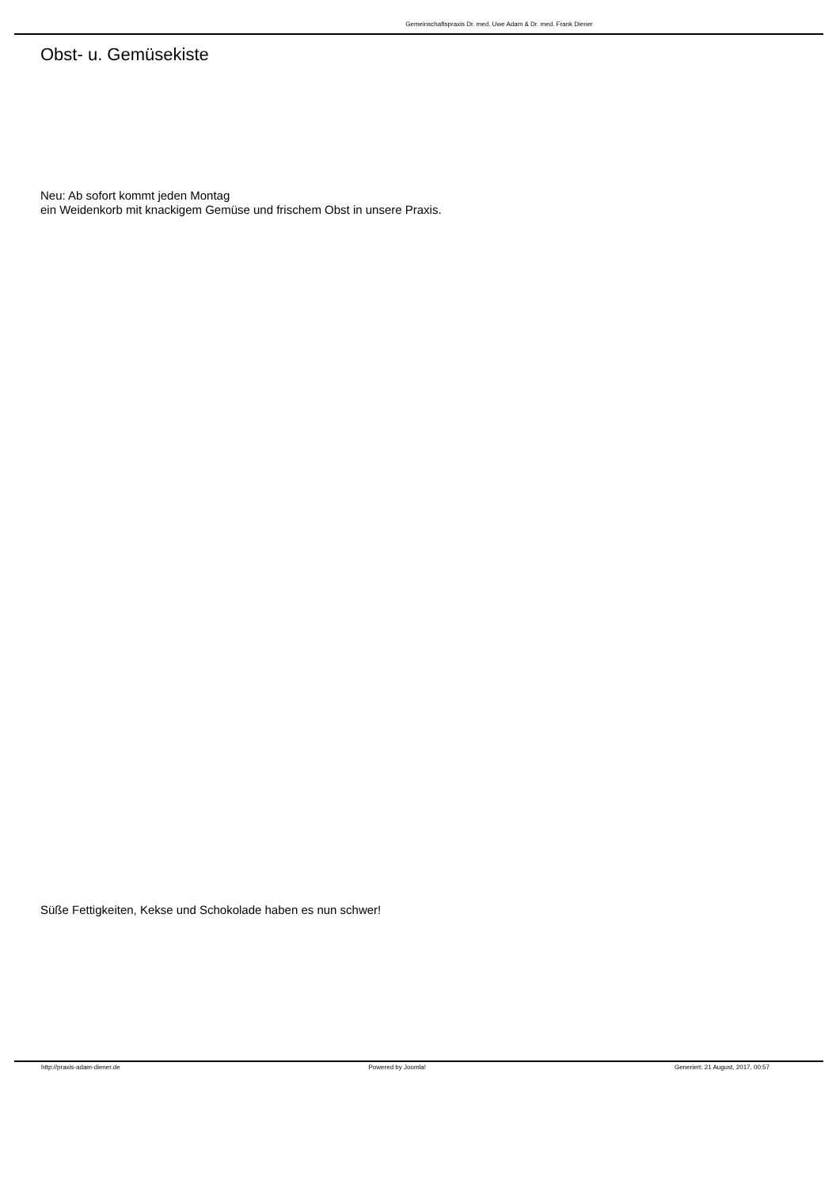Gemeinschaftspraxis Dr. med. Uwe Adam & Dr. med. Frank Diener
Obst- u. Gemüsekiste
Neu: Ab sofort kommt jeden Montag
ein Weidenkorb mit knackigem Gemüse und frischem Obst in unsere Praxis.
Süße Fettigkeiten, Kekse und Schokolade haben es nun schwer!
http://praxis-adam-diener.de Powered by Joomla! Generiert: 21 August, 2017, 00:57